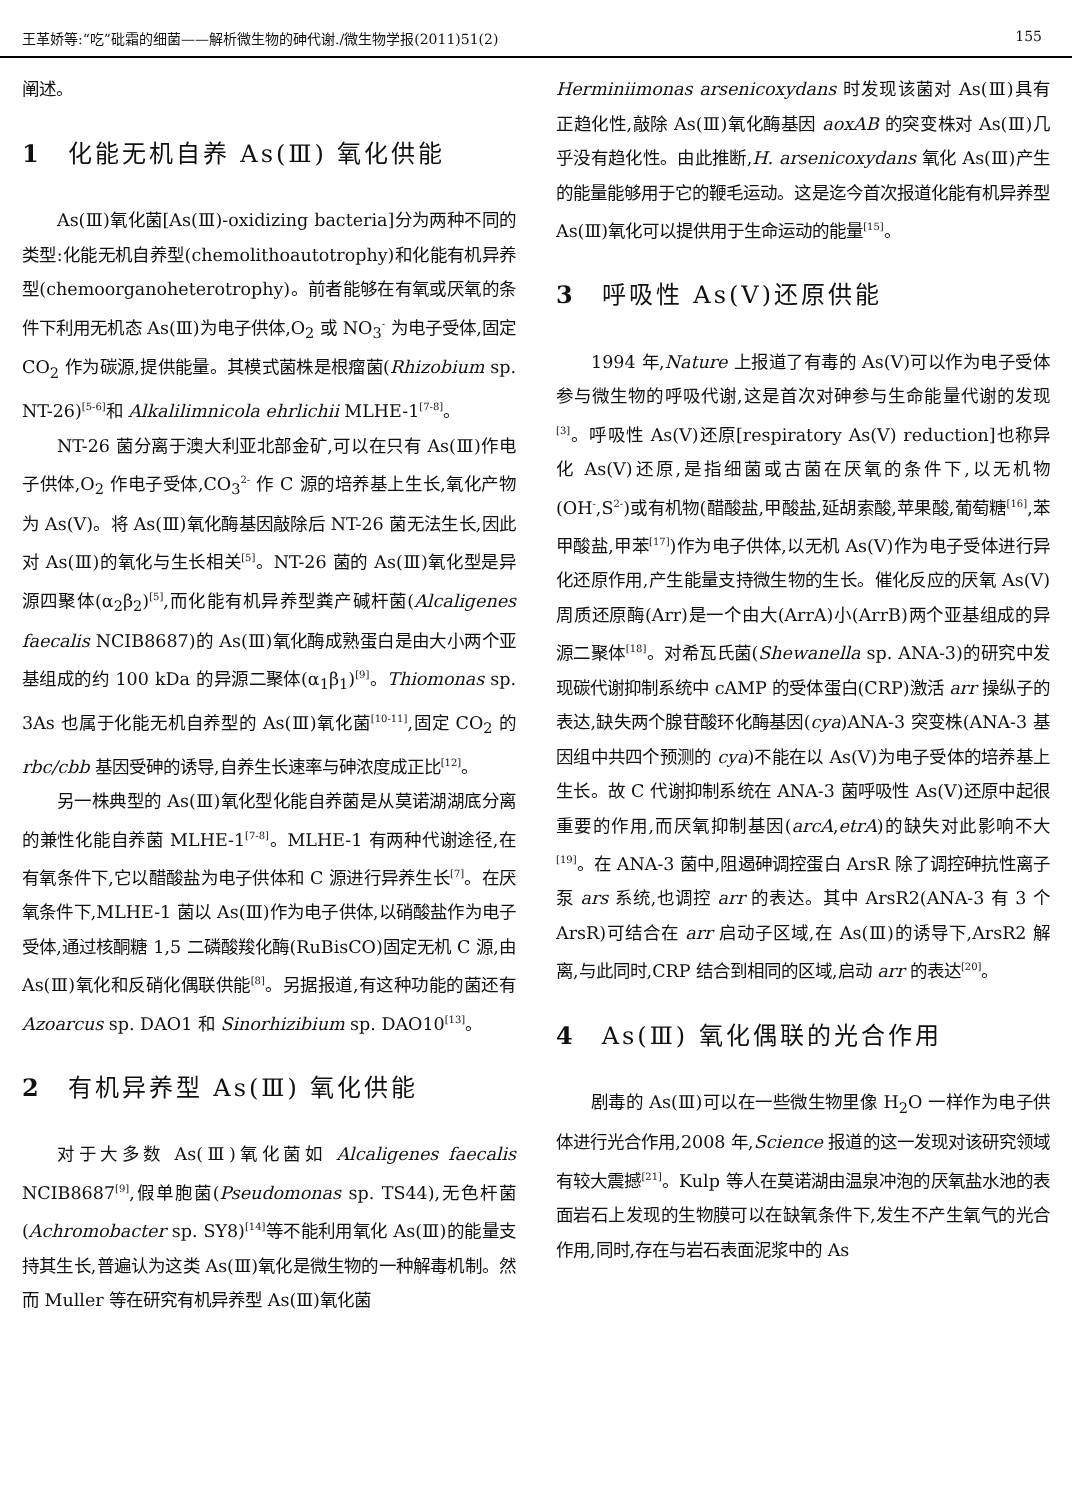王革娇等:“吃”砒霜的细菌——解析微生物的砷代谢./微生物学报(2011)51(2) 155
阐述。
1 化能无机自养 As(Ⅲ) 氧化供能
As(Ⅲ)氧化菌[As(Ⅲ)-oxidizing bacteria]分为两种不同的类型:化能无机自养型(chemolithoautotrophy)和化能有机异养型(chemoorganoheterotrophy)。前者能够在有氧或厌氧的条件下利用无机态 As(Ⅲ)为电子供体,O<sub>2</sub> 或 NO<sub>3</sub><sup>-</sup> 为电子受体,固定 CO<sub>2</sub> 作为碳源,提供能量。其模式菌株是根瘤菌(Rhizobium sp. NT-26)<sup>[5-6]</sup>和 Alkalilimnicola ehrlichii MLHE-1<sup>[7-8]</sup>。
NT-26 菌分离于澳大利亚北部金矿,可以在只有 As(Ⅲ)作电子供体,O<sub>2</sub> 作电子受体,CO<sub>3</sub><sup>2-</sup> 作 C 源的培养基上生长,氧化产物为 As(V)。将 As(Ⅲ)氧化酶基因敲除后 NT-26 菌无法生长,因此对 As(Ⅲ)的氧化与生长相关<sup>[5]</sup>。NT-26 菌的 As(Ⅲ)氧化型是异源四聚体(α<sub>2</sub>β<sub>2</sub>)<sup>[5]</sup>,而化能有机异养型粪产碱杆菌(Alcaligenes faecalis NCIB8687)的 As(Ⅲ)氧化酶成熟蛋白是由大小两个亚基组成的约 100 kDa 的异源二聚体(α<sub>1</sub>β<sub>1</sub>)<sup>[9]</sup>。Thiomonas sp. 3As 也属于化能无机自养型的 As(Ⅲ)氧化菌<sup>[10-11]</sup>,固定 CO<sub>2</sub> 的 rbc/cbb 基因受砷的诱导,自养生长速率与砷浓度成正比<sup>[12]</sup>。
另一株典型的 As(Ⅲ)氧化型化能自养菌是从莫诺湖湖底分离的兼性化能自养菌 MLHE-1<sup>[7-8]</sup>。MLHE-1 有两种代谢途径,在有氧条件下,它以醋酸盐为电子供体和 C 源进行异养生长<sup>[7]</sup>。在厌氧条件下,MLHE-1 菌以 As(Ⅲ)作为电子供体,以硝酸盐作为电子受体,通过核酮糖 1,5 二磷酸羧化酶(RuBisCO)固定无机 C 源,由 As(Ⅲ)氧化和反硝化偶联供能<sup>[8]</sup>。另据报道,有这种功能的菌还有 Azoarcus sp. DAO1 和 Sinorhizibium sp. DAO10<sup>[13]</sup>。
2 有机异养型 As(Ⅲ) 氧化供能
对于大多数 As(Ⅲ)氧化菌如 Alcaligenes faecalis NCIB8687<sup>[9]</sup>,假单胞菌(Pseudomonas sp. TS44),无色杆菌(Achromobacter sp. SY8)<sup>[14]</sup>等不能利用氧化 As(Ⅲ)的能量支持其生长,普遍认为这类 As(Ⅲ)氧化是微生物的一种解毒机制。然而 Muller 等在研究有机异养型 As(Ⅲ)氧化菌
Herminiimonas arsenicoxydans 时发现该菌对 As(Ⅲ)具有正趋化性,敲除 As(Ⅲ)氧化酶基因 aoxAB 的突变株对 As(Ⅲ)几乎没有趋化性。由此推断,H. arsenicoxydans 氧化 As(Ⅲ)产生的能量能够用于它的鞭毛运动。这是迄今首次报道化能有机异养型 As(Ⅲ)氧化可以提供用于生命运动的能量<sup>[15]</sup>。
3 呼吸性 As(V)还原供能
1994 年,Nature 上报道了有毒的 As(V)可以作为电子受体参与微生物的呼吸代谢,这是首次对砷参与生命能量代谢的发现<sup>[3]</sup>。呼吸性 As(V)还原[respiratory As(V) reduction]也称异化 As(V)还原,是指细菌或古菌在厌氧的条件下,以无机物(OH<sup>-</sup>,S<sup>2-</sup>)或有机物(醋酸盐,甲酸盐,延胡索酸,苹果酸,葡萄糖<sup>[16]</sup>,苯甲酸盐,甲苯<sup>[17]</sup>)作为电子供体,以无机 As(V)作为电子受体进行异化还原作用,产生能量支持微生物的生长。催化反应的厌氧 As(V)周质还原酶(Arr)是一个由大(ArrA)小(ArrB)两个亚基组成的异源二聚体<sup>[18]</sup>。对希瓦氏菌(Shewanella sp. ANA-3)的研究中发现碳代谢抑制系统中 cAMP 的受体蛋白(CRP)激活 arr 操纵子的表达,缺失两个腺苷酸环化酶基因(cya)ANA-3 突变株(ANA-3 基因组中共四个预测的 cya)不能在以 As(V)为电子受体的培养基上生长。故 C 代谢抑制系统在 ANA-3 菌呼吸性 As(V)还原中起很重要的作用,而厌氧抑制基因(arcA,etrA)的缺失对此影响不大<sup>[19]</sup>。在 ANA-3 菌中,阻遏砷调控蛋白 ArsR 除了调控砷抗性离子泵 ars 系统,也调控 arr 的表达。其中 ArsR2(ANA-3 有 3 个 ArsR)可结合在 arr 启动子区域,在 As(Ⅲ)的诱导下,ArsR2 解离,与此同时,CRP 结合到相同的区域,启动 arr 的表达<sup>[20]</sup>。
4 As(Ⅲ) 氧化偶联的光合作用
剧毒的 As(Ⅲ)可以在一些微生物里像 H<sub>2</sub>O 一样作为电子供体进行光合作用,2008 年,Science 报道的这一发现对该研究领域有较大震撼<sup>[21]</sup>。Kulp 等人在莫诺湖由温泉冲泡的厌氧盐水池的表面岩石上发现的生物膜可以在缺氧条件下,发生不产生氧气的光合作用,同时,存在与岩石表面泥浆中的 As